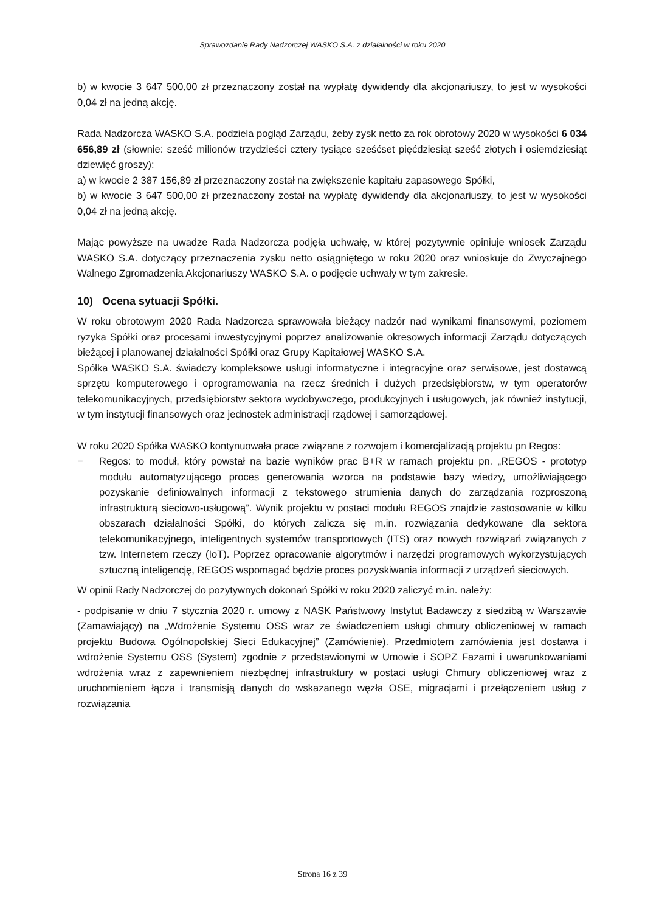Sprawozdanie Rady Nadzorczej WASKO S.A. z działalności w roku 2020
b) w kwocie 3 647 500,00 zł przeznaczony został na wypłatę dywidendy dla akcjonariuszy, to jest w wysokości 0,04 zł na jedną akcję.
Rada Nadzorcza WASKO S.A. podziela pogląd Zarządu, żeby zysk netto za rok obrotowy 2020 w wysokości 6 034 656,89 zł (słownie: sześć milionów trzydzieści cztery tysiące sześćset pięćdziesiąt sześć złotych i osiemdziesiąt dziewięć groszy):
a) w kwocie 2 387 156,89 zł przeznaczony został na zwiększenie kapitału zapasowego Spółki,
b) w kwocie 3 647 500,00 zł przeznaczony został na wypłatę dywidendy dla akcjonariuszy, to jest w wysokości 0,04 zł na jedną akcję.
Mając powyższe na uwadze Rada Nadzorcza podjęła uchwałę, w której pozytywnie opiniuje wniosek Zarządu WASKO S.A. dotyczący przeznaczenia zysku netto osiągniętego w roku 2020 oraz wnioskuje do Zwyczajnego Walnego Zgromadzenia Akcjonariuszy WASKO S.A. o podjęcie uchwały w tym zakresie.
10) Ocena sytuacji Spółki.
W roku obrotowym 2020 Rada Nadzorcza sprawowała bieżący nadzór nad wynikami finansowymi, poziomem ryzyka Spółki oraz procesami inwestycyjnymi poprzez analizowanie okresowych informacji Zarządu dotyczących bieżącej i planowanej działalności Spółki oraz Grupy Kapitałowej WASKO S.A.
Spółka WASKO S.A. świadczy kompleksowe usługi informatyczne i integracyjne oraz serwisowe, jest dostawcą sprzętu komputerowego i oprogramowania na rzecz średnich i dużych przedsiębiorstw, w tym operatorów telekomunikacyjnych, przedsiębiorstw sektora wydobywczego, produkcyjnych i usługowych, jak również instytucji, w tym instytucji finansowych oraz jednostek administracji rządowej i samorządowej.
W roku 2020 Spółka WASKO kontynuowała prace związane z rozwojem i komercjalizacją projektu pn Regos:
− Regos: to moduł, który powstał na bazie wyników prac B+R w ramach projektu pn. „REGOS - prototyp modułu automatyzującego proces generowania wzorca na podstawie bazy wiedzy, umożliwiającego pozyskanie definiowalnych informacji z tekstowego strumienia danych do zarządzania rozproszoną infrastrukturą sieciowo-usługową”. Wynik projektu w postaci modułu REGOS znajdzie zastosowanie w kilku obszarach działalności Spółki, do których zalicza się m.in. rozwiązania dedykowane dla sektora telekomunikacyjnego, inteligentnych systemów transportowych (ITS) oraz nowych rozwiązań związanych z tzw. Internetem rzeczy (IoT). Poprzez opracowanie algorytmów i narzędzi programowych wykorzystujących sztuczną inteligencję, REGOS wspomagać będzie proces pozyskiwania informacji z urządzeń sieciowych.
W opinii Rady Nadzorczej do pozytywnych dokonań Spółki w roku 2020 zaliczyć m.in. należy:
- podpisanie w dniu 7 stycznia 2020 r. umowy z NASK Państwowy Instytut Badawczy z siedzibą w Warszawie (Zamawiający) na „Wdrożenie Systemu OSS wraz ze świadczeniem usługi chmury obliczeniowej w ramach projektu Budowa Ogólnopolskiej Sieci Edukacyjnej” (Zamówienie). Przedmiotem zamówienia jest dostawa i wdrożenie Systemu OSS (System) zgodnie z przedstawionymi w Umowie i SOPZ Fazami i uwarunkowaniami wdrożenia wraz z zapewnieniem niezbędnej infrastruktury w postaci usługi Chmury obliczeniowej wraz z uruchomieniem łącza i transmisją danych do wskazanego węzła OSE, migracjami i przełączeniem usług z rozwiązania
Strona 16 z 39